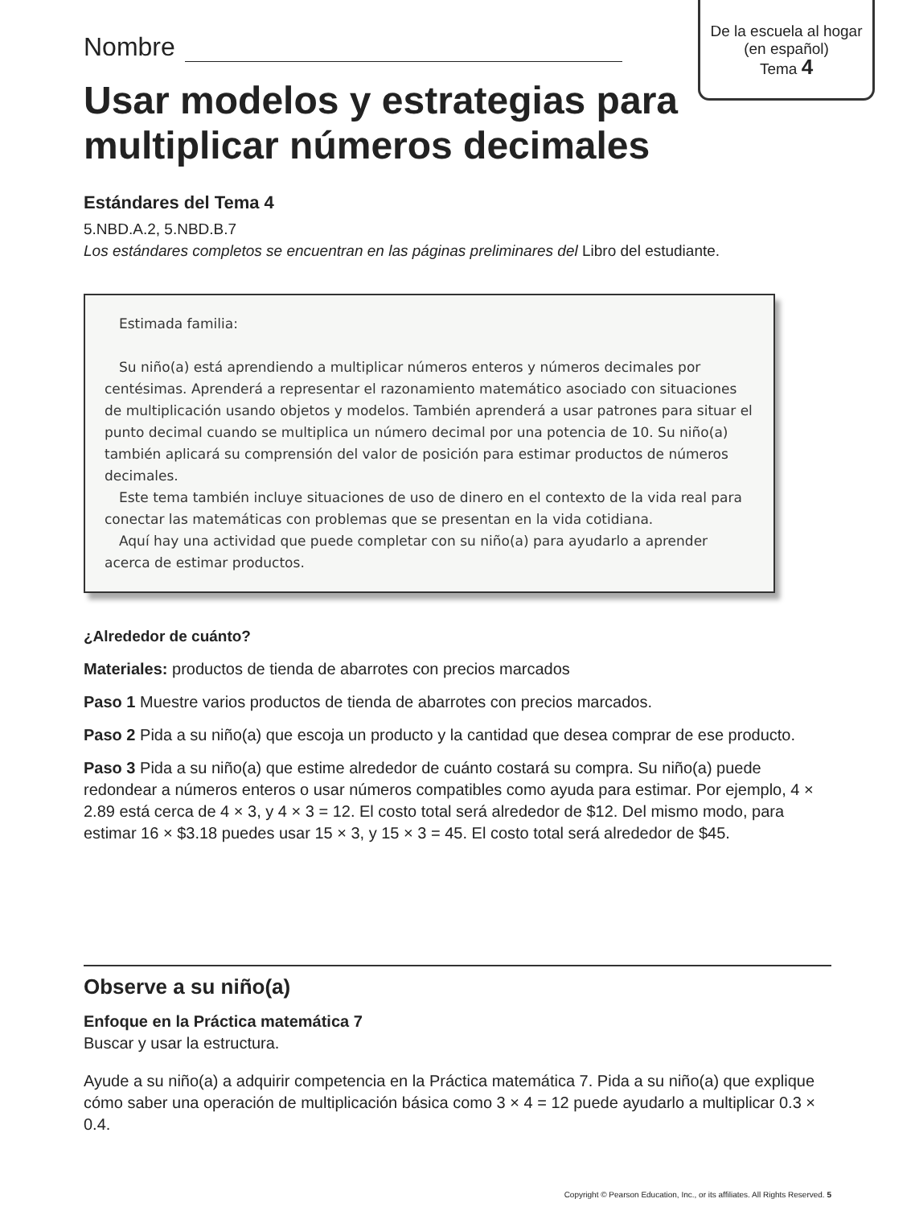De la escuela al hogar
(en español)
Tema 4
Nombre
Usar modelos y estrategias para multiplicar números decimales
Estándares del Tema 4
5.NBD.A.2, 5.NBD.B.7
Los estándares completos se encuentran en las páginas preliminares del Libro del estudiante.
Estimada familia:
Su niño(a) está aprendiendo a multiplicar números enteros y números decimales por centésimas. Aprenderá a representar el razonamiento matemático asociado con situaciones de multiplicación usando objetos y modelos. También aprenderá a usar patrones para situar el punto decimal cuando se multiplica un número decimal por una potencia de 10. Su niño(a) también aplicará su comprensión del valor de posición para estimar productos de números decimales.
Este tema también incluye situaciones de uso de dinero en el contexto de la vida real para conectar las matemáticas con problemas que se presentan en la vida cotidiana.
Aquí hay una actividad que puede completar con su niño(a) para ayudarlo a aprender acerca de estimar productos.
¿Alrededor de cuánto?
Materiales: productos de tienda de abarrotes con precios marcados
Paso 1 Muestre varios productos de tienda de abarrotes con precios marcados.
Paso 2 Pida a su niño(a) que escoja un producto y la cantidad que desea comprar de ese producto.
Paso 3 Pida a su niño(a) que estime alrededor de cuánto costará su compra. Su niño(a) puede redondear a números enteros o usar números compatibles como ayuda para estimar. Por ejemplo, 4 × 2.89 está cerca de 4 × 3, y 4 × 3 = 12. El costo total será alrededor de $12. Del mismo modo, para estimar 16 × $3.18 puedes usar 15 × 3, y 15 × 3 = 45. El costo total será alrededor de $45.
Observe a su niño(a)
Enfoque en la Práctica matemática 7
Buscar y usar la estructura.
Ayude a su niño(a) a adquirir competencia en la Práctica matemática 7. Pida a su niño(a) que explique cómo saber una operación de multiplicación básica como 3 × 4 = 12 puede ayudarlo a multiplicar 0.3 × 0.4.
Copyright © Pearson Education, Inc., or its affiliates. All Rights Reserved. 5